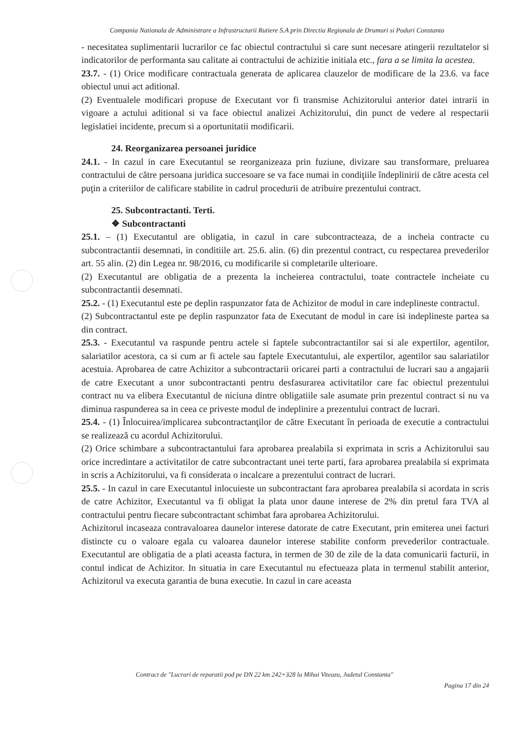Compania Nationala de Administrare a Infrastructurii Rutiere S.A prin Directia Regionala de Drumuri si Poduri Constanta
- necesitatea suplimentarii lucrarilor ce fac obiectul contractului si care sunt necesare atingerii rezultatelor si indicatorilor de performanta sau calitate ai contractului de achizitie initiala etc., fara a se limita la acestea.
23.7. - (1) Orice modificare contractuala generata de aplicarea clauzelor de modificare de la 23.6. va face obiectul unui act aditional.
(2) Eventualele modificari propuse de Executant vor fi transmise Achizitorului anterior datei intrarii in vigoare a actului aditional si va face obiectul analizei Achizitorului, din punct de vedere al respectarii legislatiei incidente, precum si a oportunitatii modificarii.
24. Reorganizarea persoanei juridice
24.1. - In cazul in care Executantul se reorganizeaza prin fuziune, divizare sau transformare, preluarea contractului de către persoana juridica succesoare se va face numai in condiţiile îndeplinirii de către acesta cel puţin a criteriilor de calificare stabilite in cadrul procedurii de atribuire prezentului contract.
25. Subcontractanti. Terti.
❖ Subcontractanti
25.1. – (1) Executantul are obligatia, in cazul in care subcontracteaza, de a incheia contracte cu subcontractantii desemnati, in conditiile art. 25.6. alin. (6) din prezentul contract, cu respectarea prevederilor art. 55 alin. (2) din Legea nr. 98/2016, cu modificarile si completarile ulterioare.
(2) Executantul are obligatia de a prezenta la incheierea contractului, toate contractele incheiate cu subcontractantii desemnati.
25.2. - (1) Executantul este pe deplin raspunzator fata de Achizitor de modul in care indeplineste contractul.
(2) Subcontractantul este pe deplin raspunzator fata de Executant de modul in care isi indeplineste partea sa din contract.
25.3. - Executantul va raspunde pentru actele si faptele subcontractantilor sai si ale expertilor, agentilor, salariatilor acestora, ca si cum ar fi actele sau faptele Executantului, ale expertilor, agentilor sau salariatilor acestuia. Aprobarea de catre Achizitor a subcontractarii oricarei parti a contractului de lucrari sau a angajarii de catre Executant a unor subcontractanti pentru desfasurarea activitatilor care fac obiectul prezentului contract nu va elibera Executantul de niciuna dintre obligatiile sale asumate prin prezentul contract si nu va diminua raspunderea sa in ceea ce priveste modul de indeplinire a prezentului contract de lucrari.
25.4. - (1) Înlocuirea/implicarea subcontractanţilor de către Executant în perioada de executie a contractului se realizează cu acordul Achizitorului.
(2) Orice schimbare a subcontractantului fara aprobarea prealabila si exprimata in scris a Achizitorului sau orice incredintare a activitatilor de catre subcontractant unei terte parti, fara aprobarea prealabila si exprimata in scris a Achizitorului, va fi considerata o incalcare a prezentului contract de lucrari.
25.5. - In cazul in care Executantul inlocuieste un subcontractant fara aprobarea prealabila si acordata in scris de catre Achizitor, Executantul va fi obligat la plata unor daune interese de 2% din pretul fara TVA al contractului pentru fiecare subcontractant schimbat fara aprobarea Achizitorului.
Achizitorul incaseaza contravaloarea daunelor interese datorate de catre Executant, prin emiterea unei facturi distincte cu o valoare egala cu valoarea daunelor interese stabilite conform prevederilor contractuale. Executantul are obligatia de a plati aceasta factura, in termen de 30 de zile de la data comunicarii facturii, in contul indicat de Achizitor. In situatia in care Executantul nu efectueaza plata in termenul stabilit anterior, Achizitorul va executa garantia de buna executie. In cazul in care aceasta
Contract de "Lucrari de reparatii pod pe DN 22 km 242+328 la Mihai Viteazu, Judetul Constanta"
Pagina 17 din 24